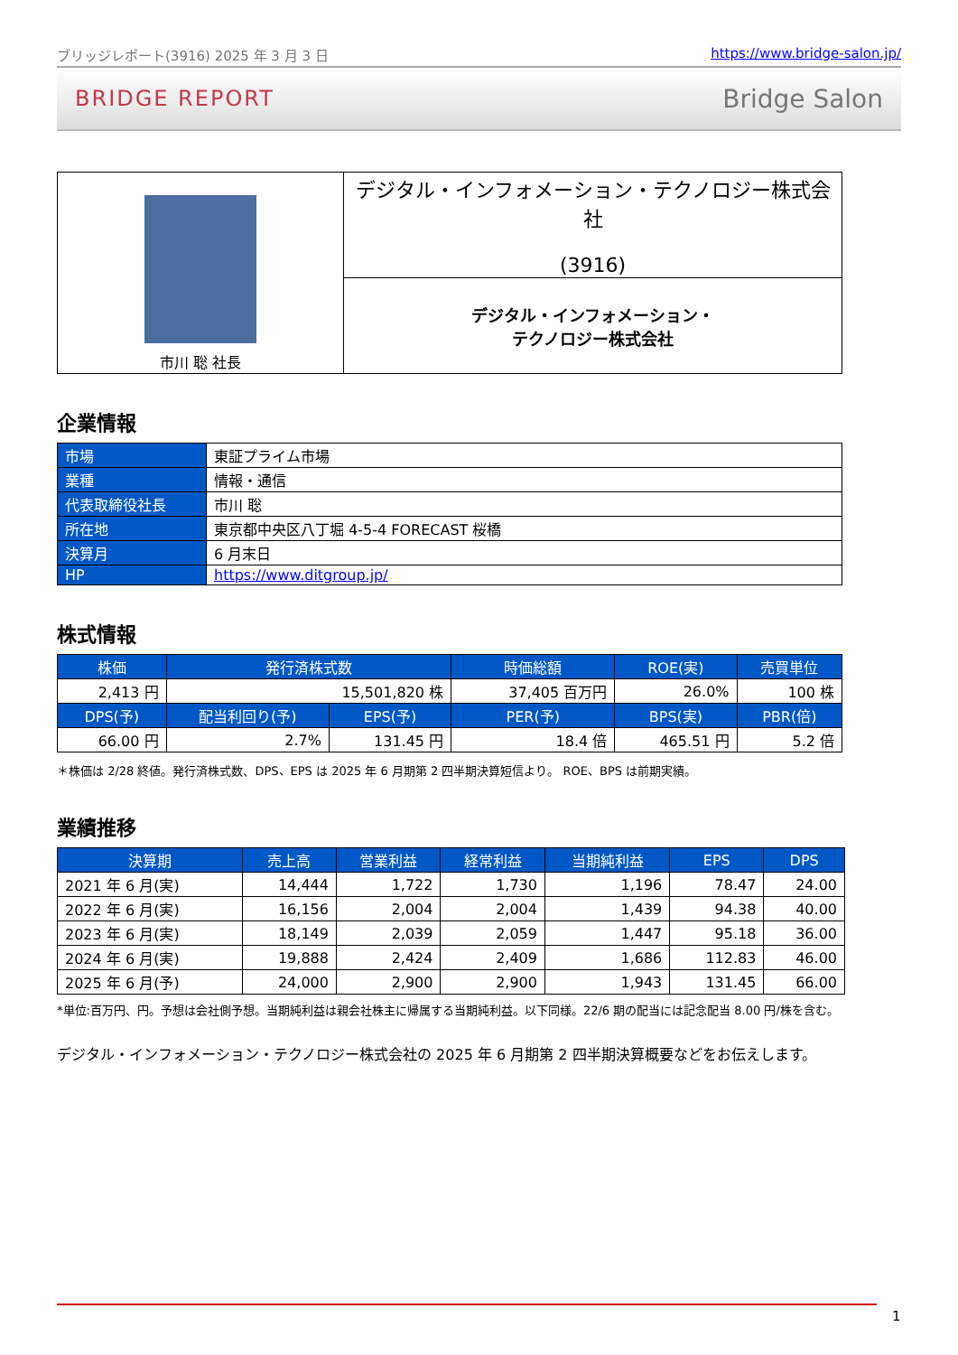ブリッジレポート(3916) 2025 年 3 月 3 日 https://www.bridge-salon.jp/
BRIDGE REPORT Bridge Salon
| 市川 聡 社長 | デジタル・インフォメーション・テクノロジー株式会社 (3916) |
| | デジタル・インフォメーション・ テクノロジー株式会社 |
企業情報
| 市場 | 東証プライム市場 |
| 業種 | 情報・通信 |
| 代表取締役社長 | 市川 聡 |
| 所在地 | 東京都中央区八丁堀 4-5-4 FORECAST 桜橋 |
| 決算月 | 6 月末日 |
| HP | https://www.ditgroup.jp/ |
株式情報
| 株価 | 発行済株式数 | | 時価総額 | ROE(実) | 売買単位 |
| --- | --- | --- | --- | --- | --- |
| 2,413 円 | 15,501,820 株 | | 37,405 百万円 | 26.0% | 100 株 |
| DPS(予) | 配当利回り(予) | EPS(予) | PER(予) | BPS(実) | PBR(倍) |
| 66.00 円 | 2.7% | 131.45 円 | 18.4 倍 | 465.51 円 | 5.2 倍 |
＊株価は 2/28 終値。発行済株式数、DPS、EPS は 2025 年 6 月期第 2 四半期決算短信より。 ROE、BPS は前期実績。
業績推移
| 決算期 | 売上高 | 営業利益 | 経常利益 | 当期純利益 | EPS | DPS |
| --- | --- | --- | --- | --- | --- | --- |
| 2021 年 6 月(実) | 14,444 | 1,722 | 1,730 | 1,196 | 78.47 | 24.00 |
| 2022 年 6 月(実) | 16,156 | 2,004 | 2,004 | 1,439 | 94.38 | 40.00 |
| 2023 年 6 月(実) | 18,149 | 2,039 | 2,059 | 1,447 | 95.18 | 36.00 |
| 2024 年 6 月(実) | 19,888 | 2,424 | 2,409 | 1,686 | 112.83 | 46.00 |
| 2025 年 6 月(予) | 24,000 | 2,900 | 2,900 | 1,943 | 131.45 | 66.00 |
*単位:百万円、円。予想は会社側予想。当期純利益は親会社株主に帰属する当期純利益。以下同様。22/6 期の配当には記念配当 8.00 円/株を含む。
デジタル・インフォメーション・テクノロジー株式会社の 2025 年 6 月期第 2 四半期決算概要などをお伝えします。
1